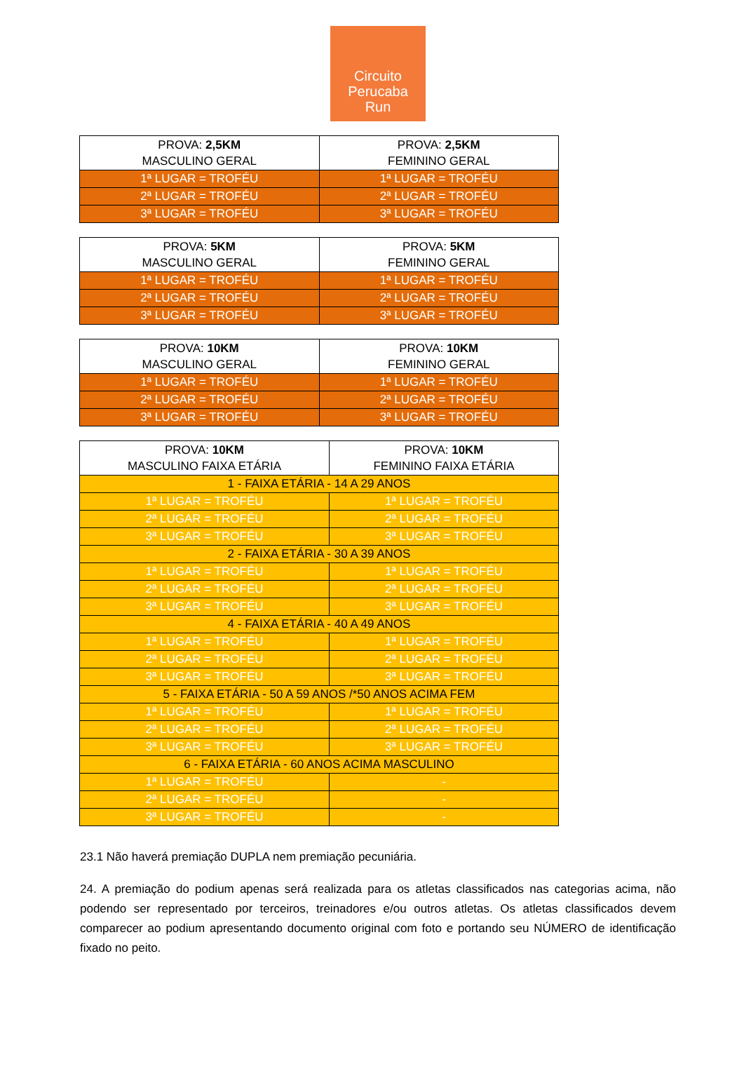Circuito
Perucaba
Run
| PROVA: 2,5KM MASCULINO GERAL | PROVA: 2,5KM FEMININO GERAL |
| 1ª LUGAR = TROFÉU | 1ª LUGAR = TROFÉU |
| 2ª LUGAR = TROFÉU | 2ª LUGAR = TROFÉU |
| 3ª LUGAR = TROFÉU | 3ª LUGAR = TROFÉU |
| PROVA: 5KM MASCULINO GERAL | PROVA: 5KM FEMININO GERAL |
| 1ª LUGAR = TROFÉU | 1ª LUGAR = TROFÉU |
| 2ª LUGAR = TROFÉU | 2ª LUGAR = TROFÉU |
| 3ª LUGAR = TROFÉU | 3ª LUGAR = TROFÉU |
| PROVA: 10KM MASCULINO GERAL | PROVA: 10KM FEMININO GERAL |
| 1ª LUGAR = TROFÉU | 1ª LUGAR = TROFÉU |
| 2ª LUGAR = TROFÉU | 2ª LUGAR = TROFÉU |
| 3ª LUGAR = TROFÉU | 3ª LUGAR = TROFÉU |
| PROVA: 10KM MASCULINO FAIXA ETÁRIA | PROVA: 10KM FEMININO FAIXA ETÁRIA |
| 1 - FAIXA ETÁRIA - 14 A 29 ANOS | |
| 1ª LUGAR = TROFÉU | 1ª LUGAR = TROFÉU |
| 2ª LUGAR = TROFÉU | 2ª LUGAR = TROFÉU |
| 3ª LUGAR = TROFÉU | 3ª LUGAR = TROFÉU |
| 2 - FAIXA ETÁRIA - 30 A 39 ANOS | |
| 1ª LUGAR = TROFÉU | 1ª LUGAR = TROFÉU |
| 2ª LUGAR = TROFÉU | 2ª LUGAR = TROFÉU |
| 3ª LUGAR = TROFÉU | 3ª LUGAR = TROFÉU |
| 4 - FAIXA ETÁRIA - 40 A 49 ANOS | |
| 1ª LUGAR = TROFÉU | 1ª LUGAR = TROFÉU |
| 2ª LUGAR = TROFÉU | 2ª LUGAR = TROFÉU |
| 3ª LUGAR = TROFÉU | 3ª LUGAR = TROFÉU |
| 5 - FAIXA ETÁRIA - 50 A 59 ANOS /*50 ANOS ACIMA FEM | |
| 1ª LUGAR = TROFÉU | 1ª LUGAR = TROFÉU |
| 2ª LUGAR = TROFÉU | 2ª LUGAR = TROFÉU |
| 3ª LUGAR = TROFÉU | 3ª LUGAR = TROFÉU |
| 6 - FAIXA ETÁRIA - 60 ANOS ACIMA MASCULINO | |
| 1ª LUGAR = TROFÉU | - |
| 2ª LUGAR = TROFÉU | - |
| 3ª LUGAR = TROFÉU | - |
23.1 Não haverá premiação DUPLA nem premiação pecuniária.
24. A premiação do podium apenas será realizada para os atletas classificados nas categorias acima, não podendo ser representado por terceiros, treinadores e/ou outros atletas. Os atletas classificados devem comparecer ao podium apresentando documento original com foto e portando seu NÚMERO de identificação fixado no peito.